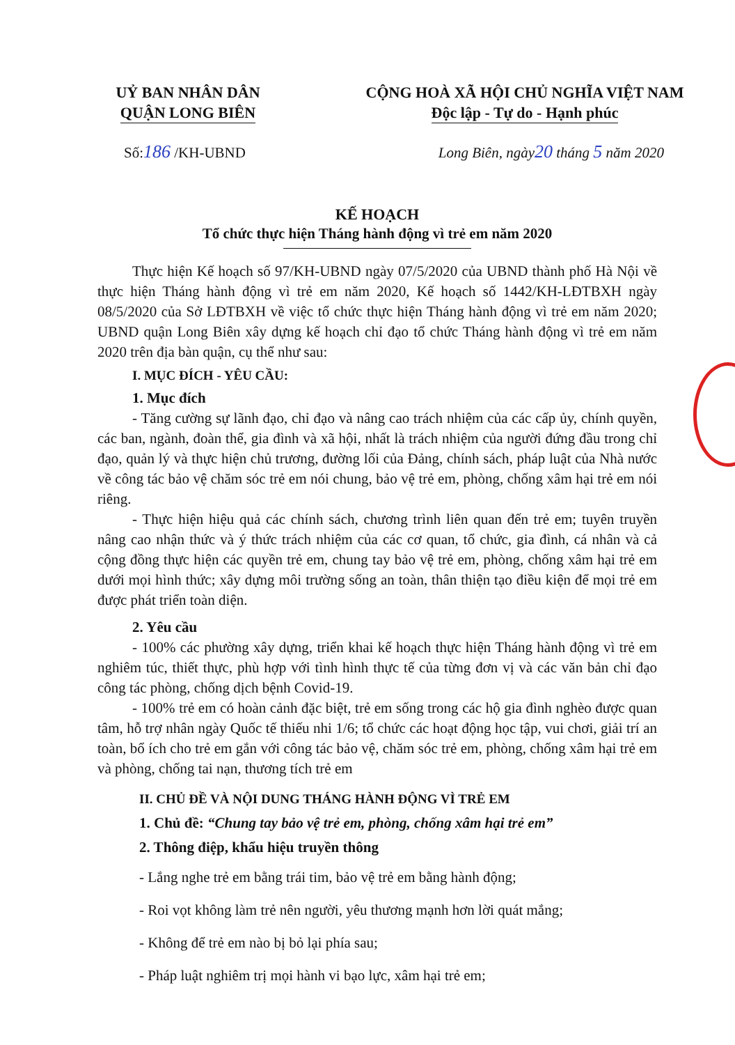UỶ BAN NHÂN DÂN
QUẬN LONG BIÊN
CỘNG HOÀ XÃ HỘI CHỦ NGHĨA VIỆT NAM
Độc lập - Tự do - Hạnh phúc
Số:186 /KH-UBND Long Biên, ngày20 tháng 5 năm 2020
KẾ HOẠCH
Tổ chức thực hiện Tháng hành động vì trẻ em năm 2020
Thực hiện Kế hoạch số 97/KH-UBND ngày 07/5/2020 của UBND thành phố Hà Nội về thực hiện Tháng hành động vì trẻ em năm 2020, Kế hoạch số 1442/KH-LĐTBXH ngày 08/5/2020 của Sở LĐTBXH về việc tổ chức thực hiện Tháng hành động vì trẻ em năm 2020; UBND quận Long Biên xây dựng kế hoạch chỉ đạo tổ chức Tháng hành động vì trẻ em năm 2020 trên địa bàn quận, cụ thể như sau:
I. MỤC ĐÍCH - YÊU CẦU:
1. Mục đích
- Tăng cường sự lãnh đạo, chỉ đạo và nâng cao trách nhiệm của các cấp ủy, chính quyền, các ban, ngành, đoàn thể, gia đình và xã hội, nhất là trách nhiệm của người đứng đầu trong chỉ đạo, quản lý và thực hiện chủ trương, đường lối của Đảng, chính sách, pháp luật của Nhà nước về công tác bảo vệ chăm sóc trẻ em nói chung, bảo vệ trẻ em, phòng, chống xâm hại trẻ em nói riêng.
- Thực hiện hiệu quả các chính sách, chương trình liên quan đến trẻ em; tuyên truyền nâng cao nhận thức và ý thức trách nhiệm của các cơ quan, tổ chức, gia đình, cá nhân và cả cộng đồng thực hiện các quyền trẻ em, chung tay bảo vệ trẻ em, phòng, chống xâm hại trẻ em dưới mọi hình thức; xây dựng môi trường sống an toàn, thân thiện tạo điều kiện để mọi trẻ em được phát triển toàn diện.
2. Yêu cầu
- 100% các phường xây dựng, triển khai kế hoạch thực hiện Tháng hành động vì trẻ em nghiêm túc, thiết thực, phù hợp với tình hình thực tế của từng đơn vị và các văn bản chỉ đạo công tác phòng, chống dịch bệnh Covid-19.
- 100% trẻ em có hoàn cảnh đặc biệt, trẻ em sống trong các hộ gia đình nghèo được quan tâm, hỗ trợ nhân ngày Quốc tế thiếu nhi 1/6; tổ chức các hoạt động học tập, vui chơi, giải trí an toàn, bổ ích cho trẻ em gắn với công tác bảo vệ, chăm sóc trẻ em, phòng, chống xâm hại trẻ em và phòng, chống tai nạn, thương tích trẻ em
II. CHỦ ĐỀ VÀ NỘI DUNG THÁNG HÀNH ĐỘNG VÌ TRẺ EM
1. Chủ đề: “Chung tay bảo vệ trẻ em, phòng, chống xâm hại trẻ em”
2. Thông điệp, khẩu hiệu truyền thông
- Lắng nghe trẻ em bằng trái tim, bảo vệ trẻ em bằng hành động;
- Roi vọt không làm trẻ nên người, yêu thương mạnh hơn lời quát mắng;
- Không để trẻ em nào bị bỏ lại phía sau;
- Pháp luật nghiêm trị mọi hành vi bạo lực, xâm hại trẻ em;